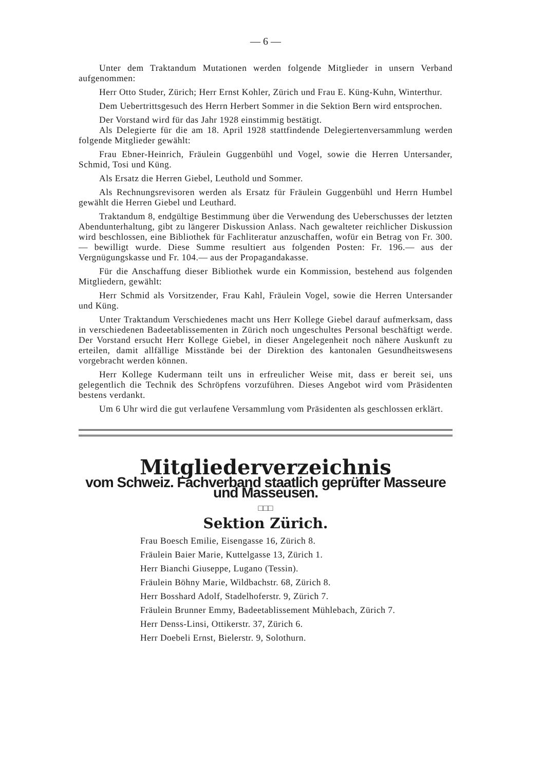— 6 —
Unter dem Traktandum Mutationen werden folgende Mitglieder in unsern Verband aufgenommen:
Herr Otto Studer, Zürich; Herr Ernst Kohler, Zürich und Frau E. Küng-Kuhn, Winterthur.
Dem Uebertrittsgesuch des Herrn Herbert Sommer in die Sektion Bern wird entsprochen.
Der Vorstand wird für das Jahr 1928 einstimmig bestätigt.
Als Delegierte für die am 18. April 1928 stattfindende Delegiertenversammlung werden folgende Mitglieder gewählt:
Frau Ebner-Heinrich, Fräulein Guggenbühl und Vogel, sowie die Herren Untersander, Schmid, Tosi und Küng.
Als Ersatz die Herren Giebel, Leuthold und Sommer.
Als Rechnungsrevisoren werden als Ersatz für Fräulein Guggenbühl und Herrn Humbel gewählt die Herren Giebel und Leuthard.
Traktandum 8, endgültige Bestimmung über die Verwendung des Ueberschusses der letzten Abendunterhaltung, gibt zu längerer Diskussion Anlass. Nach gewalteter reichlicher Diskussion wird beschlossen, eine Bibliothek für Fachliteratur anzuschaffen, wofür ein Betrag von Fr. 300.— bewilligt wurde. Diese Summe resultiert aus folgenden Posten: Fr. 196.— aus der Vergnügungskasse und Fr. 104.— aus der Propagandakasse.
Für die Anschaffung dieser Bibliothek wurde ein Kommission, bestehend aus folgenden Mitgliedern, gewählt:
Herr Schmid als Vorsitzender, Frau Kahl, Fräulein Vogel, sowie die Herren Untersander und Küng.
Unter Traktandum Verschiedenes macht uns Herr Kollege Giebel darauf aufmerksam, dass in verschiedenen Badeetablissementen in Zürich noch ungeschultes Personal beschäftigt werde. Der Vorstand ersucht Herr Kollege Giebel, in dieser Angelegenheit noch nähere Auskunft zu erteilen, damit allfällige Misstände bei der Direktion des kantonalen Gesundheitswesens vorgebracht werden können.
Herr Kollege Kudermann teilt uns in erfreulicher Weise mit, dass er bereit sei, uns gelegentlich die Technik des Schröpfens vorzuführen. Dieses Angebot wird vom Präsidenten bestens verdankt.
Um 6 Uhr wird die gut verlaufene Versammlung vom Präsidenten als geschlossen erklärt.
Mitgliederverzeichnis
vom Schweiz. Fachverband staatlich geprüfter Masseure und Masseusen.
□□□
Sektion Zürich.
Frau Boesch Emilie, Eisengasse 16, Zürich 8.
Fräulein Baier Marie, Kuttelgasse 13, Zürich 1.
Herr Bianchi Giuseppe, Lugano (Tessin).
Fräulein Böhny Marie, Wildbachstr. 68, Zürich 8.
Herr Bosshard Adolf, Stadelhoferstr. 9, Zürich 7.
Fräulein Brunner Emmy, Badeetablissement Mühlebach, Zürich 7.
Herr Denss-Linsi, Ottikerstr. 37, Zürich 6.
Herr Doebeli Ernst, Bielerstr. 9, Solothurn.